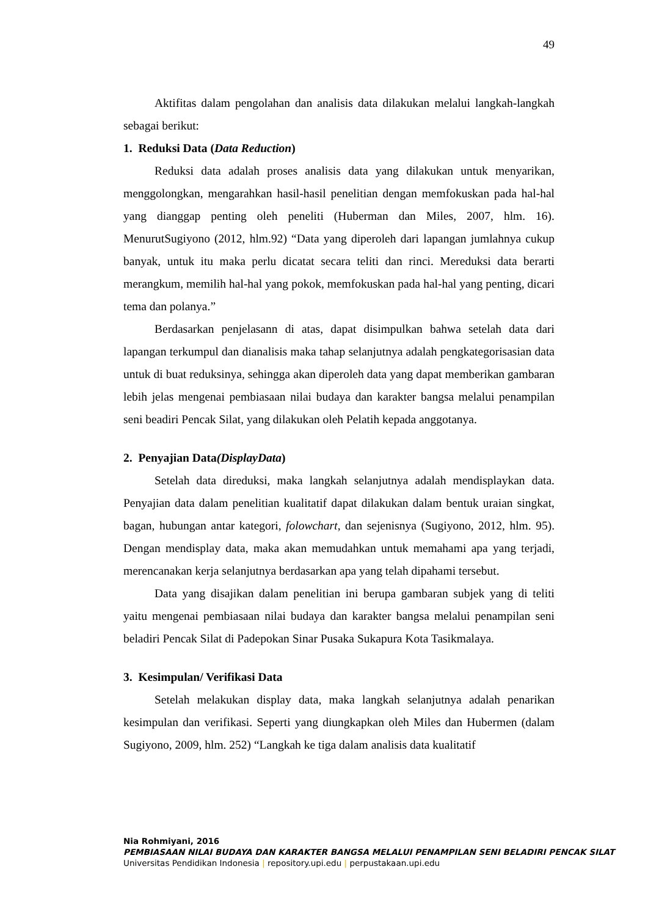49
Aktifitas dalam pengolahan dan analisis data dilakukan melalui langkah-langkah sebagai berikut:
1. Reduksi Data (Data Reduction)
Reduksi data adalah proses analisis data yang dilakukan untuk menyarikan, menggolongkan, mengarahkan hasil-hasil penelitian dengan memfokuskan pada hal-hal yang dianggap penting oleh peneliti (Huberman dan Miles, 2007, hlm. 16). MenurutSugiyono (2012, hlm.92) “Data yang diperoleh dari lapangan jumlahnya cukup banyak, untuk itu maka perlu dicatat secara teliti dan rinci. Mereduksi data berarti merangkum, memilih hal-hal yang pokok, memfokuskan pada hal-hal yang penting, dicari tema dan polanya.”
Berdasarkan penjelasann di atas, dapat disimpulkan bahwa setelah data dari lapangan terkumpul dan dianalisis maka tahap selanjutnya adalah pengkategorisasian data untuk di buat reduksinya, sehingga akan diperoleh data yang dapat memberikan gambaran lebih jelas mengenai pembiasaan nilai budaya dan karakter bangsa melalui penampilan seni beadiri Pencak Silat, yang dilakukan oleh Pelatih kepada anggotanya.
2. Penyajian Data(DisplayData)
Setelah data direduksi, maka langkah selanjutnya adalah mendisplaykan data. Penyajian data dalam penelitian kualitatif dapat dilakukan dalam bentuk uraian singkat, bagan, hubungan antar kategori, folowchart, dan sejenisnya (Sugiyono, 2012, hlm. 95). Dengan mendisplay data, maka akan memudahkan untuk memahami apa yang terjadi, merencanakan kerja selanjutnya berdasarkan apa yang telah dipahami tersebut.
Data yang disajikan dalam penelitian ini berupa gambaran subjek yang di teliti yaitu mengenai pembiasaan nilai budaya dan karakter bangsa melalui penampilan seni beladiri Pencak Silat di Padepokan Sinar Pusaka Sukapura Kota Tasikmalaya.
3. Kesimpulan/ Verifikasi Data
Setelah melakukan display data, maka langkah selanjutnya adalah penarikan kesimpulan dan verifikasi. Seperti yang diungkapkan oleh Miles dan Hubermen (dalam Sugiyono, 2009, hlm. 252) “Langkah ke tiga dalam analisis data kualitatif
Nia Rohmiyani, 2016
PEMBIASAAN NILAI BUDAYA DAN KARAKTER BANGSA MELALUI PENAMPILAN SENI BELADIRI PENCAK SILAT
Universitas Pendidikan Indonesia | repository.upi.edu | perpustakaan.upi.edu